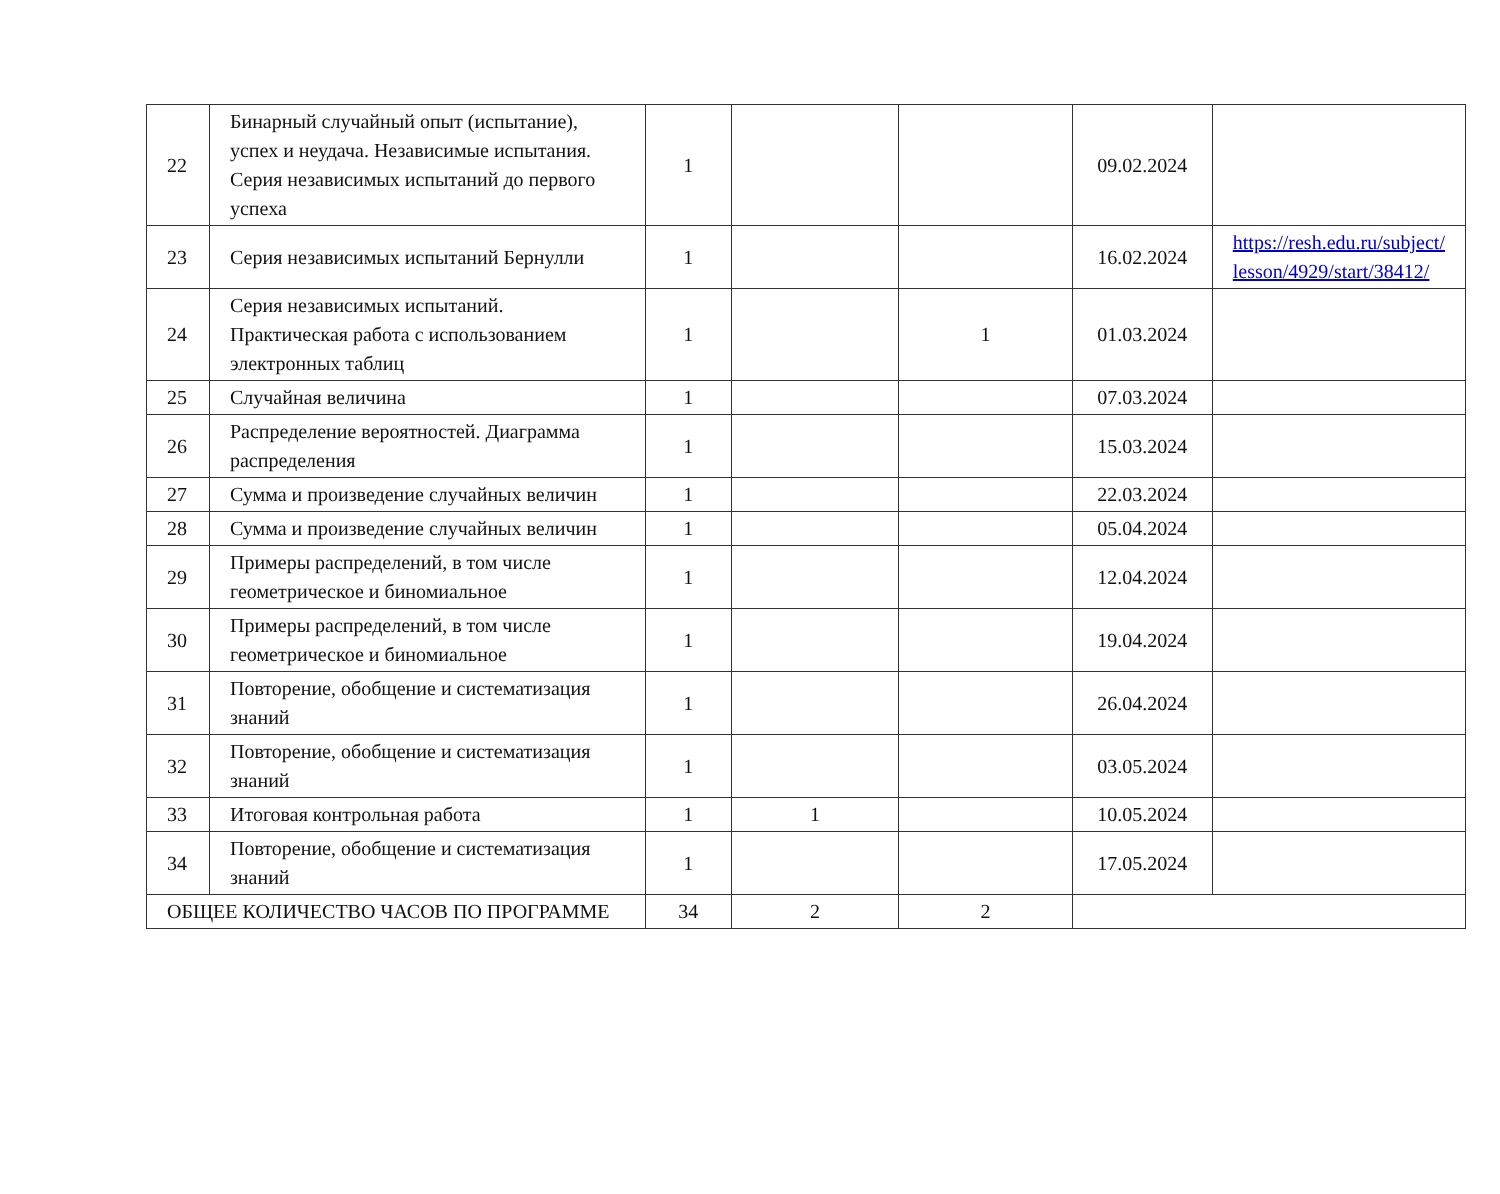| 22 | Бинарный случайный опыт (испытание), успех и неудача. Независимые испытания. Серия независимых испытаний до первого успеха | 1 | | | 09.02.2024 | |
| 23 | Серия независимых испытаний Бернулли | 1 | | | 16.02.2024 | https://resh.edu.ru/subject/ lesson/4929/start/38412/ |
| 24 | Серия независимых испытаний. Практическая работа с использованием электронных таблиц | 1 | | 1 | 01.03.2024 | |
| 25 | Случайная величина | 1 | | | 07.03.2024 | |
| 26 | Распределение вероятностей. Диаграмма распределения | 1 | | | 15.03.2024 | |
| 27 | Сумма и произведение случайных величин | 1 | | | 22.03.2024 | |
| 28 | Сумма и произведение случайных величин | 1 | | | 05.04.2024 | |
| 29 | Примеры распределений, в том числе геометрическое и биномиальное | 1 | | | 12.04.2024 | |
| 30 | Примеры распределений, в том числе геометрическое и биномиальное | 1 | | | 19.04.2024 | |
| 31 | Повторение, обобщение и систематизация знаний | 1 | | | 26.04.2024 | |
| 32 | Повторение, обобщение и систематизация знаний | 1 | | | 03.05.2024 | |
| 33 | Итоговая контрольная работа | 1 | 1 | | 10.05.2024 | |
| 34 | Повторение, обобщение и систематизация знаний | 1 | | | 17.05.2024 | |
| ОБЩЕЕ КОЛИЧЕСТВО ЧАСОВ ПО ПРОГРАММЕ | | 34 | 2 | 2 | | |